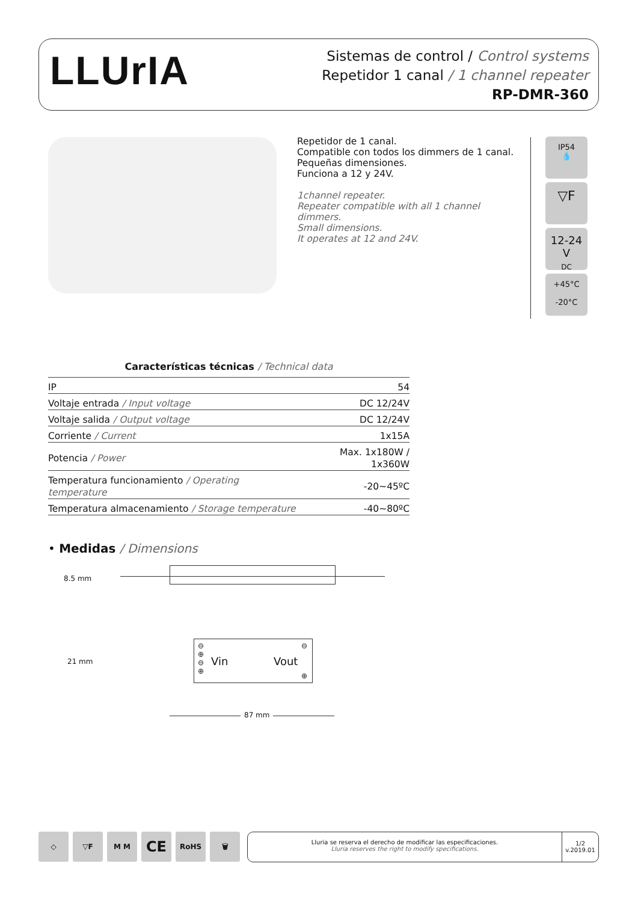LLUrIA
Sistemas de control / Control systems
Repetidor 1 canal / 1 channel repeater
RP-DMR-360
Repetidor de 1 canal.
Compatible con todos los dimmers de 1 canal.
Pequeñas dimensiones.
Funciona a 12 y 24V.
1channel repeater.
Repeater compatible with all 1 channel dimmers.
Small dimensions.
It operates at 12 and 24V.
IP54
💧
▽F
12-24 V
DC
+45°C
-20°C
Características técnicas / Technical data
| IP | 54 |
| Voltaje entrada / Input voltage | DC 12/24V |
| Voltaje salida / Output voltage | DC 12/24V |
| Corriente / Current | 1x15A |
| Potencia / Power | Max. 1x180W / 1x360W |
| Temperatura funcionamiento / Operating temperature | -20~45ºC |
| Temperatura almacenamiento / Storage temperature | -40~80ºC |
• Medidas / Dimensions
8.5 mm
21 mm
⊖
⊕
⊖
⊕
Vin Vout
⊖
⊕
87 mm
◇ ▽F M M
CE
RoHS 🗑
Lluria se reserva el derecho de modificar las especificaciones.
Lluria reserves the right to modify specifications.
1/2
v.2019.01